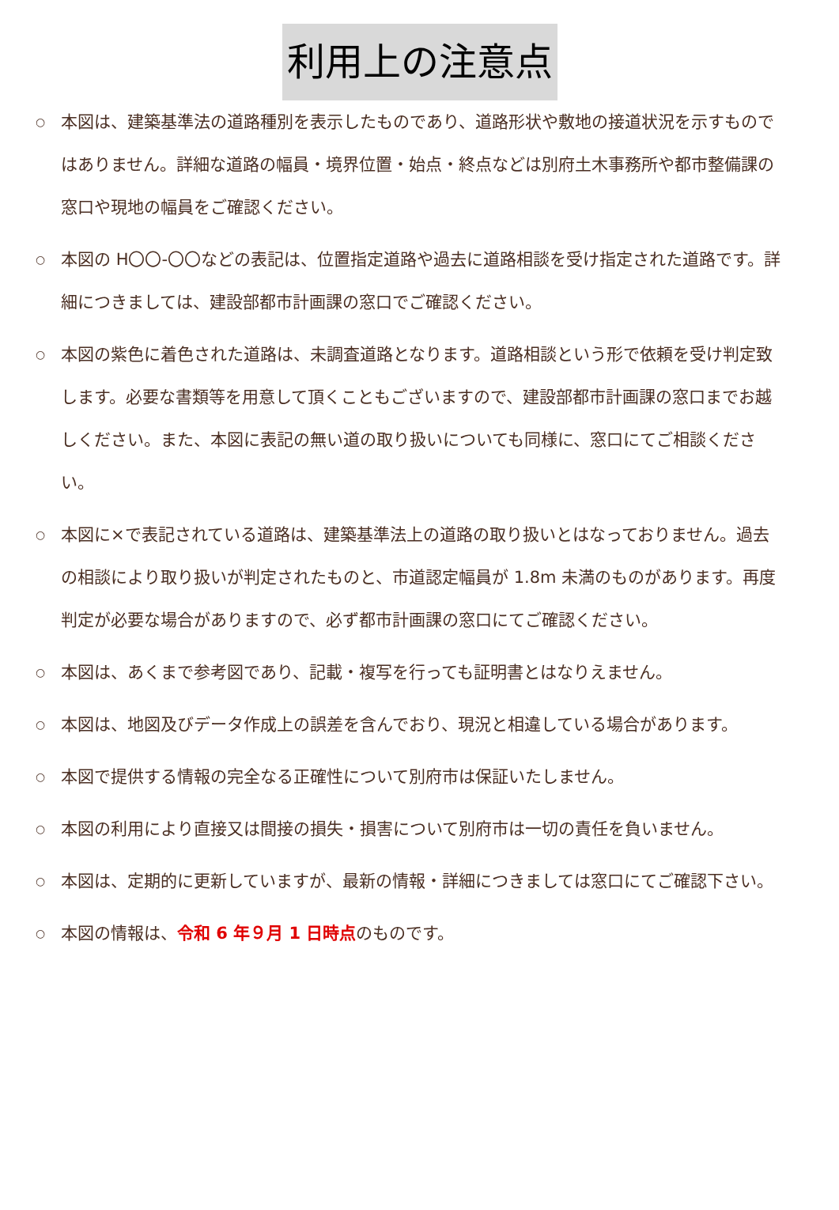利用上の注意点
○ 本図は、建築基準法の道路種別を表示したものであり、道路形状や敷地の接道状況を示すものではありません。詳細な道路の幅員・境界位置・始点・終点などは別府土木事務所や都市整備課の窓口や現地の幅員をご確認ください。
○ 本図の H〇〇-〇〇などの表記は、位置指定道路や過去に道路相談を受け指定された道路です。詳細につきましては、建設部都市計画課の窓口でご確認ください。
○ 本図の紫色に着色された道路は、未調査道路となります。道路相談という形で依頼を受け判定致します。必要な書類等を用意して頂くこともございますので、建設部都市計画課の窓口までお越しください。また、本図に表記の無い道の取り扱いについても同様に、窓口にてご相談ください。
○ 本図に×で表記されている道路は、建築基準法上の道路の取り扱いとはなっておりません。過去の相談により取り扱いが判定されたものと、市道認定幅員が 1.8m 未満のものがあります。再度判定が必要な場合がありますので、必ず都市計画課の窓口にてご確認ください。
○ 本図は、あくまで参考図であり、記載・複写を行っても証明書とはなりえません。
○ 本図は、地図及びデータ作成上の誤差を含んでおり、現況と相違している場合があります。
○ 本図で提供する情報の完全なる正確性について別府市は保証いたしません。
○ 本図の利用により直接又は間接の損失・損害について別府市は一切の責任を負いません。
○ 本図は、定期的に更新していますが、最新の情報・詳細につきましては窓口にてご確認下さい。
○ 本図の情報は、令和 6 年９月 1 日時点のものです。